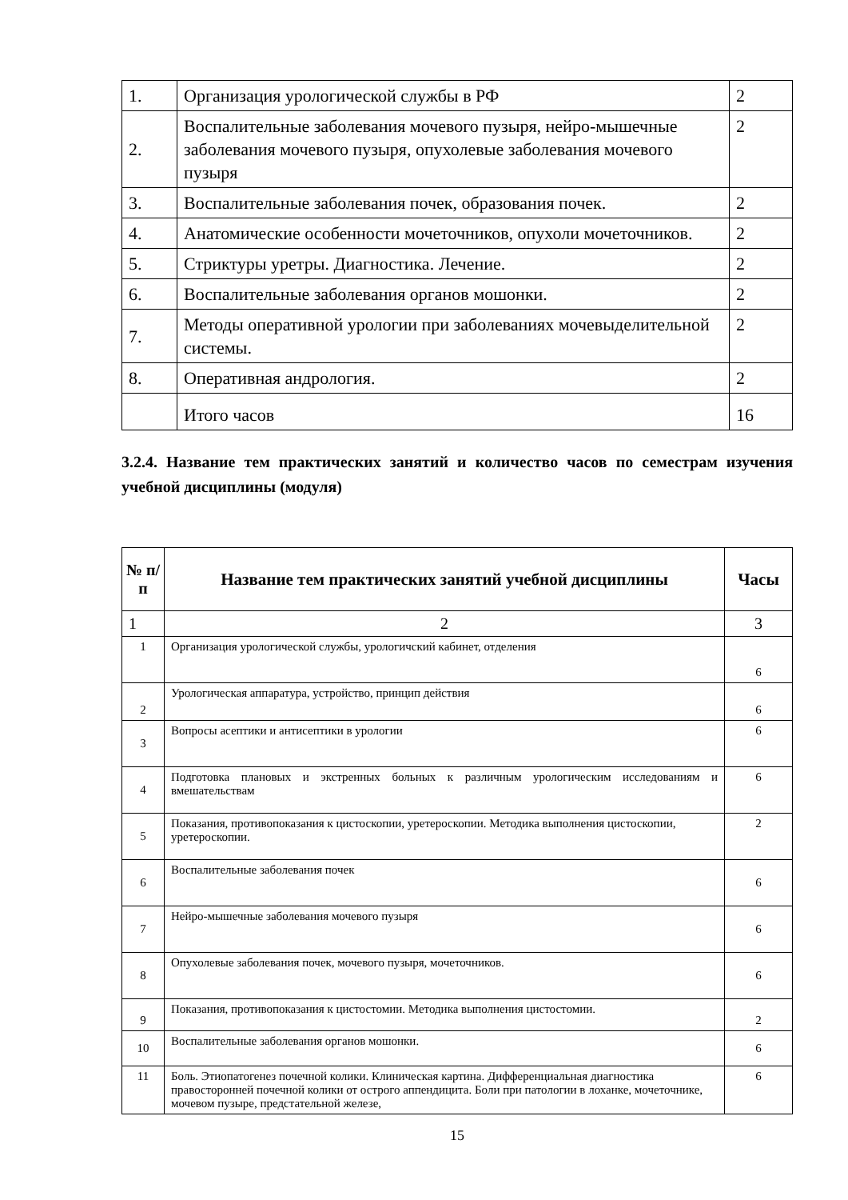| 1. | Организация урологической службы в РФ | 2 |
| 2. | Воспалительные заболевания мочевого пузыря, нейро-мышечные заболевания мочевого пузыря, опухолевые заболевания мочевого пузыря | 2 |
| 3. | Воспалительные заболевания почек, образования почек. | 2 |
| 4. | Анатомические особенности мочеточников, опухоли мочеточников. | 2 |
| 5. | Стриктуры уретры. Диагностика. Лечение. | 2 |
| 6. | Воспалительные заболевания органов мошонки. | 2 |
| 7. | Методы оперативной урологии при заболеваниях мочевыделительной системы. | 2 |
| 8. | Оперативная андрология. | 2 |
| | Итого часов | 16 |
3.2.4. Название тем практических занятий и количество часов по семестрам изучения учебной дисциплины (модуля)
| № п/п | Название тем практических занятий учебной дисциплины | Часы |
| --- | --- | --- |
| 1 | 2 | 3 |
| 1 | Организация урологической службы, урологичский кабинет, отделения | 6 |
| 2 | Урологическая аппаратура, устройство, принцип действия | 6 |
| 3 | Вопросы асептики и антисептики в урологии | 6 |
| 4 | Подготовка плановых и экстренных больных к различным урологическим исследованиям и вмешательствам | 6 |
| 5 | Показания, противопоказания к цистоскопии, уретероскопии. Методика выполнения цистоскопии, уретероскопии. | 2 |
| 6 | Воспалительные заболевания почек | 6 |
| 7 | Нейро-мышечные заболевания мочевого пузыря | 6 |
| 8 | Опухолевые заболевания почек, мочевого пузыря, мочеточников. | 6 |
| 9 | Показания, противопоказания к цистостомии. Методика выполнения цистостомии. | 2 |
| 10 | Воспалительные заболевания органов мошонки. | 6 |
| 11 | Боль. Этиопатогенез почечной колики. Клиническая картина. Дифференциальная диагностика правосторонней почечной колики от острого аппендицита. Боли при патологии в лоханке, мочеточнике, мочевом пузыре, предстательной железе, | 6 |
15